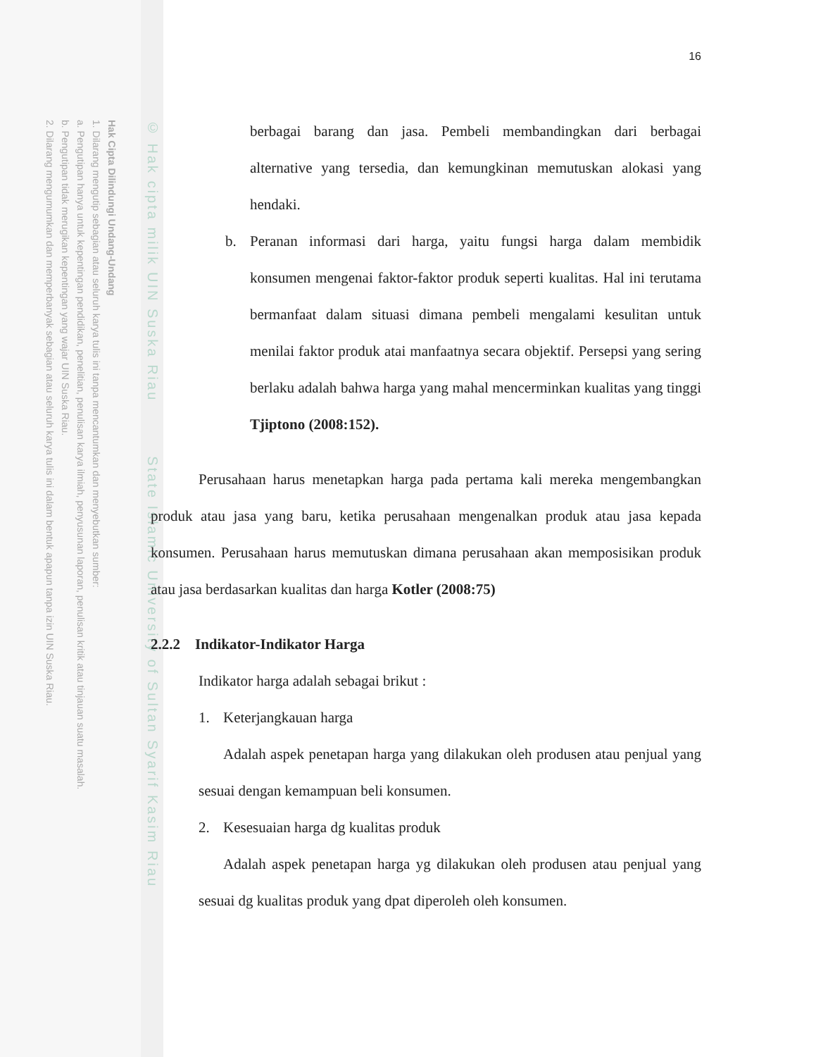Hak Cipta Dilindungi Undang-Undang
1. Dilarang mengutip sebagian atau seluruh karya tulis ini tanpa mencantumkan dan menyebutkan sumber:
a. Pengutipan hanya untuk kepentingan pendidikan, penelitian, penulisan karya ilmiah, penyusunan laporan, penulisan kritik atau tinjauan suatu masalah.
b. Pengutipan tidak merugikan kepentingan yang wajar UIN Suska Riau.
2. Dilarang mengumumkan dan memperbanyak sebagian atau seluruh karya tulis ini dalam bentuk apapun tanpa izin UIN Suska Riau.
© Hak cipta milik UIN Suska Riau State Islamic University of Sultan Syarif Kasim Riau
16
berbagai barang dan jasa. Pembeli membandingkan dari berbagai alternative yang tersedia, dan kemungkinan memutuskan alokasi yang hendaki.
b. Peranan informasi dari harga, yaitu fungsi harga dalam membidik konsumen mengenai faktor-faktor produk seperti kualitas. Hal ini terutama bermanfaat dalam situasi dimana pembeli mengalami kesulitan untuk menilai faktor produk atai manfaatnya secara objektif. Persepsi yang sering berlaku adalah bahwa harga yang mahal mencerminkan kualitas yang tinggi Tjiptono (2008:152).
Perusahaan harus menetapkan harga pada pertama kali mereka mengembangkan produk atau jasa yang baru, ketika perusahaan mengenalkan produk atau jasa kepada konsumen. Perusahaan harus memutuskan dimana perusahaan akan memposisikan produk atau jasa berdasarkan kualitas dan harga Kotler (2008:75)
2.2.2 Indikator-Indikator Harga
Indikator harga adalah sebagai brikut :
1. Keterjangkauan harga
Adalah aspek penetapan harga yang dilakukan oleh produsen atau penjual yang sesuai dengan kemampuan beli konsumen.
2. Kesesuaian harga dg kualitas produk
Adalah aspek penetapan harga yg dilakukan oleh produsen atau penjual yang sesuai dg kualitas produk yang dpat diperoleh oleh konsumen.